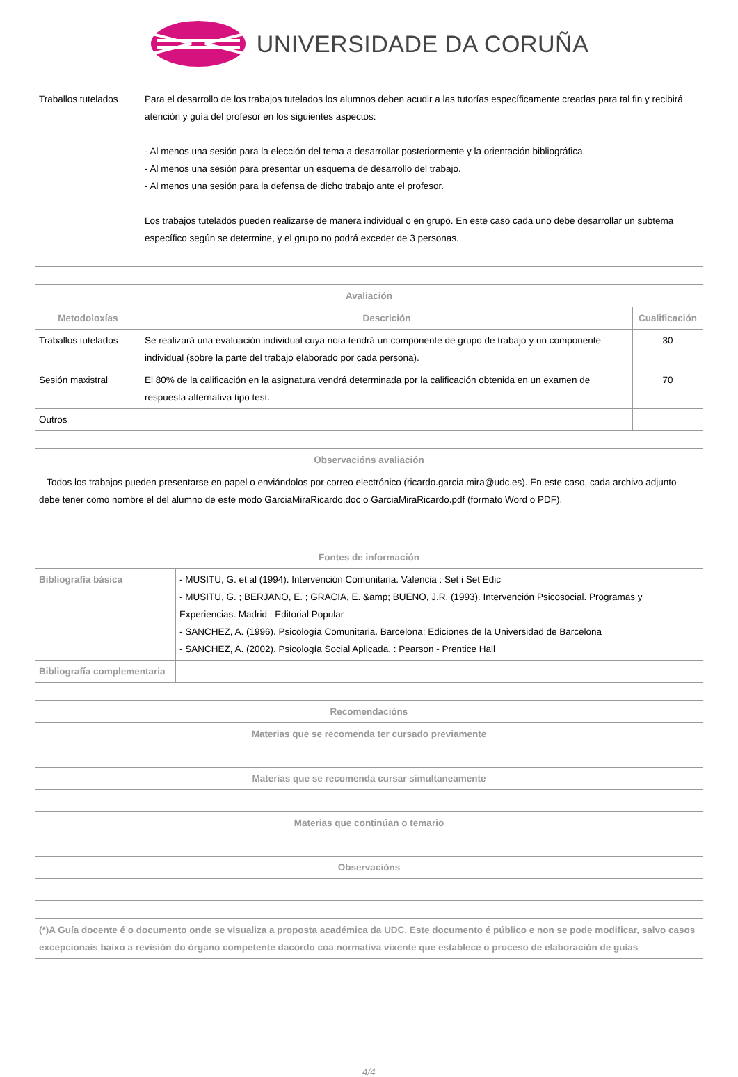UNIVERSIDADE DA CORUÑA
| Traballos tutelados | Para el desarrollo de los trabajos tutelados los alumnos deben acudir a las tutorías específicamente creadas para tal fin y recibirá atención y guía del profesor en los siguientes aspectos: - Al menos una sesión para la elección del tema a desarrollar posteriormente y la orientación bibliográfica. - Al menos una sesión para presentar un esquema de desarrollo del trabajo. - Al menos una sesión para la defensa de dicho trabajo ante el profesor. Los trabajos tutelados pueden realizarse de manera individual o en grupo. En este caso cada uno debe desarrollar un subtema específico según se determine, y el grupo no podrá exceder de 3 personas. |
| Avaliación | | |
| --- | --- | --- |
| Metodoloxías | Descrición | Cualificación |
| Traballos tutelados | Se realizará una evaluación individual cuya nota tendrá un componente de grupo de trabajo y un componente individual (sobre la parte del trabajo elaborado por cada persona). | 30 |
| Sesión maxistral | El 80% de la calificación en la asignatura vendrá determinada por la calificación obtenida en un examen de respuesta alternativa tipo test. | 70 |
| Outros | | |
| Observacións avaliación |
| --- |
| Todos los trabajos pueden presentarse en papel o enviándolos por correo electrónico (ricardo.garcia.mira@udc.es). En este caso, cada archivo adjunto debe tener como nombre el del alumno de este modo GarciaMiraRicardo.doc o GarciaMiraRicardo.pdf (formato Word o PDF). |
| Fontes de información | |
| --- | --- |
| Bibliografía básica | - MUSITU, G. et al (1994). Intervención Comunitaria. Valencia : Set i Set Edic - MUSITU, G. ; BERJANO, E. ; GRACIA, E. &amp; BUENO, J.R. (1993). Intervención Psicosocial. Programas y Experiencias. Madrid : Editorial Popular - SANCHEZ, A. (1996). Psicología Comunitaria. Barcelona: Ediciones de la Universidad de Barcelona - SANCHEZ, A. (2002). Psicología Social Aplicada. : Pearson - Prentice Hall |
| Bibliografía complementaria | |
| Recomendacións |
| --- |
| Materias que se recomenda ter cursado previamente |
| Materias que se recomenda cursar simultaneamente |
| Materias que continúan o temario |
| Observacións |
| (*)A Guía docente é o documento onde se visualiza a proposta académica da UDC. Este documento é público e non se pode modificar, salvo casos excepcionais baixo a revisión do órgano competente dacordo coa normativa vixente que establece o proceso de elaboración de guías |
4/4